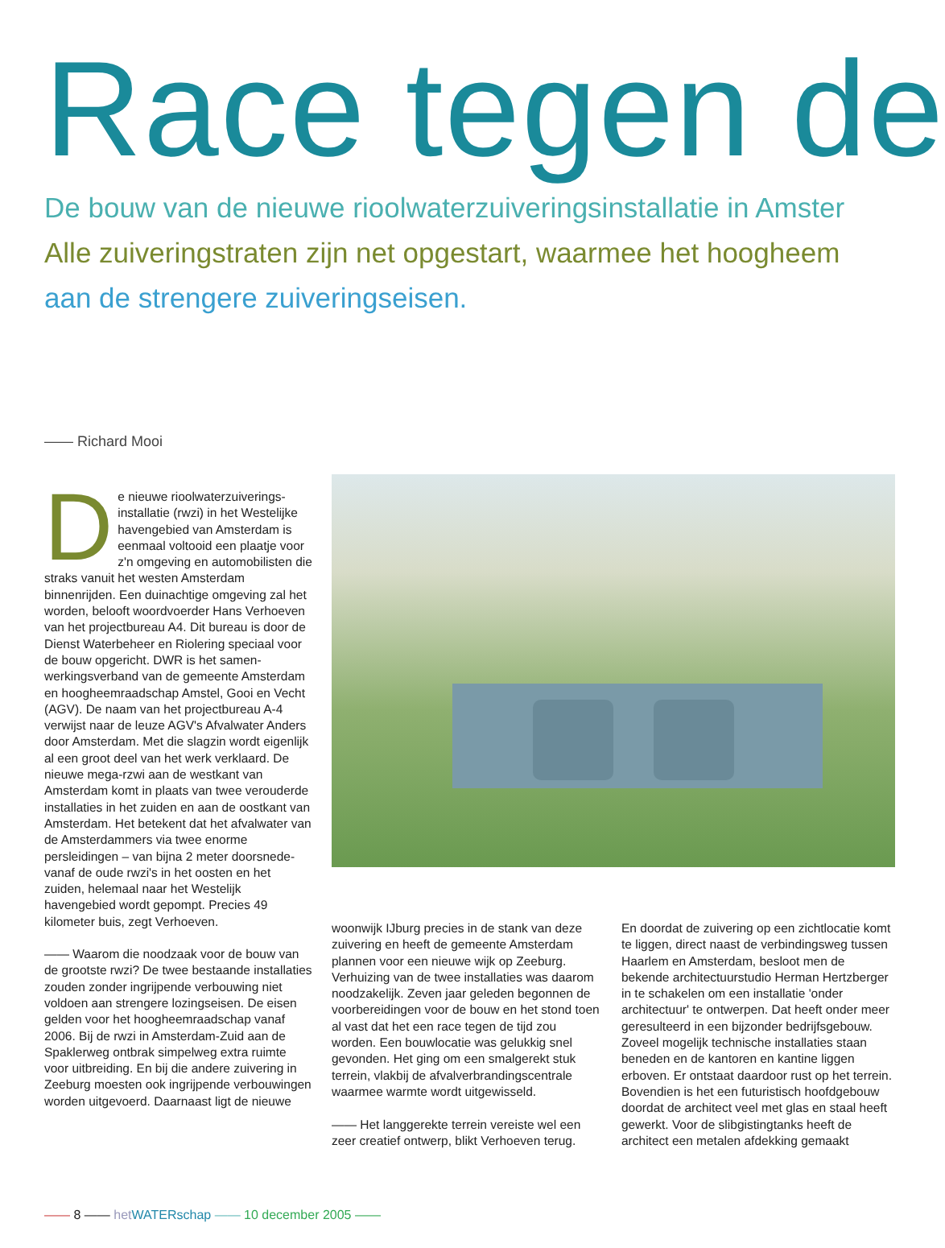Race tegen de
De bouw van de nieuwe rioolwaterzuiveringsinstallatie in Amster
Alle zuiveringstraten zijn net opgestart, waarmee het hoogheem
aan de strengere zuiveringseisen.
—— Richard Mooi
De nieuwe rioolwaterzuiverings­installatie (rwzi) in het Westelijke havengebied van Amsterdam is eenmaal voltooid een plaatje voor z'n omgeving en automo­bilisten die straks vanuit het westen Amsterdam binnenrijden. Een duinachtige omgeving zal het worden, belooft woord­voerder Hans Verhoeven van het project­bureau A4. Dit bureau is door de Dienst Waterbeheer en Riolering speciaal voor de bouw opgericht. DWR is het samen­werkingsverband van de gemeente Amsterdam en hoogheemraadschap Amstel, Gooi en Vecht (AGV). De naam van het projectbureau A-4 verwijst naar de leuze AGV's Afvalwater Anders door Amsterdam. Met die slagzin wordt eigenlijk al een groot deel van het werk verklaard. De nieuwe mega-rzwi aan de westkant van Amsterdam komt in plaats van twee verouderde instal­laties in het zuiden en aan de oostkant van Amsterdam. Het betekent dat het afvalwater van de Amsterdammers via twee enorme persleidingen – van bijna 2 meter doorsne­de- vanaf de oude rwzi's in het oosten en het zuiden, helemaal naar het Westelijk havengebied wordt gepompt. Precies 49 kilometer buis, zegt Verhoeven.
—— Waarom die noodzaak voor de bouw van de grootste rwzi? De twee bestaande installaties zouden zonder ingrijpende verbouwing niet voldoen aan strengere lozingseisen. De eisen gelden voor het hoogheemraadschap vanaf 2006. Bij de rwzi in Amsterdam-Zuid aan de Spaklerweg ontbrak simpelweg extra ruimte voor uitbrei­ding. En bij die andere zuivering in Zeeburg moesten ook ingrijpende verbouwingen worden uitgevoerd. Daarnaast ligt de nieuwe
woonwijk IJburg precies in de stank van deze zuivering en heeft de gemeente Amsterdam plannen voor een nieuwe wijk op Zeeburg. Verhuizing van de twee installa­ties was daarom noodzakelijk. Zeven jaar geleden begonnen de voorbereidingen voor de bouw en het stond toen al vast dat het een race tegen de tijd zou worden. Een bouwlocatie was gelukkig snel gevonden. Het ging om een smalgerekt stuk terrein, vlakbij de afvalverbrandingscentrale waar­mee warmte wordt uitgewisseld.
—— Het langgerekte terrein vereiste wel een zeer creatief ontwerp, blikt Verhoeven terug.
En doordat de zuivering op een zichtlocatie komt te liggen, direct naast de verbindings­weg tussen Haarlem en Amsterdam, besloot men de bekende architectuurstudio Herman Hertzberger in te schakelen om een instal­latie 'onder architectuur' te ontwerpen. Dat heeft onder meer geresulteerd in een bijzon­der bedrijfsgebouw. Zoveel mogelijk techni­sche installaties staan beneden en de kanto­ren en kantine liggen erboven. Er ontstaat daardoor rust op het terrein. Bovendien is het een futuristisch hoofdgebouw doordat de architect veel met glas en staal heeft gewerkt. Voor de slibgistingtanks heeft de architect een metalen afdekking gemaakt
—— 8 —— het WATERschap —— 10 december 2005 ——